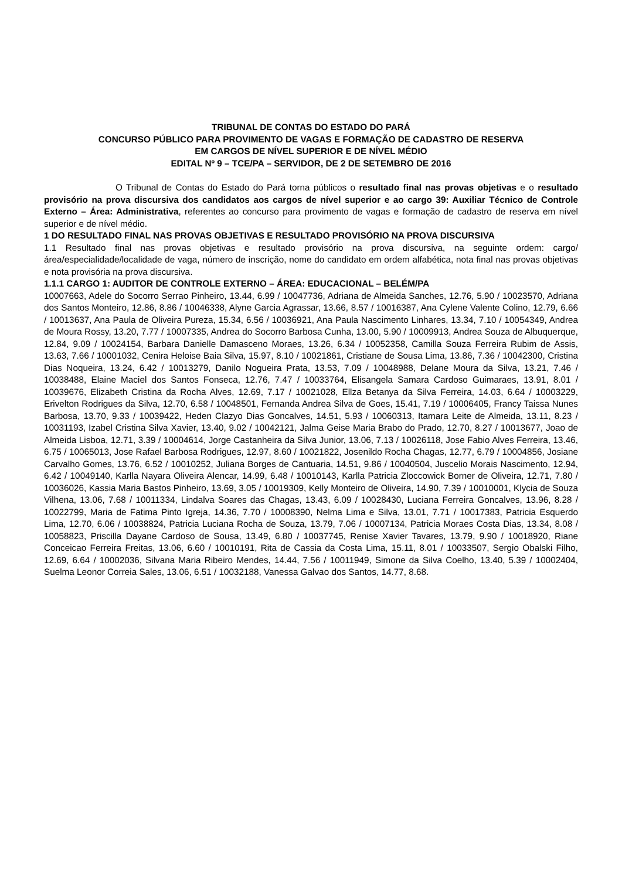TRIBUNAL DE CONTAS DO ESTADO DO PARÁ
CONCURSO PÚBLICO PARA PROVIMENTO DE VAGAS E FORMAÇÃO DE CADASTRO DE RESERVA
EM CARGOS DE NÍVEL SUPERIOR E DE NÍVEL MÉDIO
EDITAL Nº 9 – TCE/PA – SERVIDOR, DE 2 DE SETEMBRO DE 2016
O Tribunal de Contas do Estado do Pará torna públicos o resultado final nas provas objetivas e o resultado provisório na prova discursiva dos candidatos aos cargos de nível superior e ao cargo 39: Auxiliar Técnico de Controle Externo – Área: Administrativa, referentes ao concurso para provimento de vagas e formação de cadastro de reserva em nível superior e de nível médio.
1 DO RESULTADO FINAL NAS PROVAS OBJETIVAS E RESULTADO PROVISÓRIO NA PROVA DISCURSIVA
1.1 Resultado final nas provas objetivas e resultado provisório na prova discursiva, na seguinte ordem: cargo/área/especialidade/localidade de vaga, número de inscrição, nome do candidato em ordem alfabética, nota final nas provas objetivas e nota provisória na prova discursiva.
1.1.1 CARGO 1: AUDITOR DE CONTROLE EXTERNO – ÁREA: EDUCACIONAL – BELÉM/PA
10007663, Adele do Socorro Serrao Pinheiro, 13.44, 6.99 / 10047736, Adriana de Almeida Sanches, 12.76, 5.90 / 10023570, Adriana dos Santos Monteiro, 12.86, 8.86 / 10046338, Alyne Garcia Agrassar, 13.66, 8.57 / 10016387, Ana Cylene Valente Colino, 12.79, 6.66 / 10013637, Ana Paula de Oliveira Pureza, 15.34, 6.56 / 10036921, Ana Paula Nascimento Linhares, 13.34, 7.10 / 10054349, Andrea de Moura Rossy, 13.20, 7.77 / 10007335, Andrea do Socorro Barbosa Cunha, 13.00, 5.90 / 10009913, Andrea Souza de Albuquerque, 12.84, 9.09 / 10024154, Barbara Danielle Damasceno Moraes, 13.26, 6.34 / 10052358, Camilla Souza Ferreira Rubim de Assis, 13.63, 7.66 / 10001032, Cenira Heloise Baia Silva, 15.97, 8.10 / 10021861, Cristiane de Sousa Lima, 13.86, 7.36 / 10042300, Cristina Dias Noqueira, 13.24, 6.42 / 10013279, Danilo Nogueira Prata, 13.53, 7.09 / 10048988, Delane Moura da Silva, 13.21, 7.46 / 10038488, Elaine Maciel dos Santos Fonseca, 12.76, 7.47 / 10033764, Elisangela Samara Cardoso Guimaraes, 13.91, 8.01 / 10039676, Elizabeth Cristina da Rocha Alves, 12.69, 7.17 / 10021028, Ellza Betanya da Silva Ferreira, 14.03, 6.64 / 10003229, Erivelton Rodrigues da Silva, 12.70, 6.58 / 10048501, Fernanda Andrea Silva de Goes, 15.41, 7.19 / 10006405, Francy Taissa Nunes Barbosa, 13.70, 9.33 / 10039422, Heden Clazyo Dias Goncalves, 14.51, 5.93 / 10060313, Itamara Leite de Almeida, 13.11, 8.23 / 10031193, Izabel Cristina Silva Xavier, 13.40, 9.02 / 10042121, Jalma Geise Maria Brabo do Prado, 12.70, 8.27 / 10013677, Joao de Almeida Lisboa, 12.71, 3.39 / 10004614, Jorge Castanheira da Silva Junior, 13.06, 7.13 / 10026118, Jose Fabio Alves Ferreira, 13.46, 6.75 / 10065013, Jose Rafael Barbosa Rodrigues, 12.97, 8.60 / 10021822, Josenildo Rocha Chagas, 12.77, 6.79 / 10004856, Josiane Carvalho Gomes, 13.76, 6.52 / 10010252, Juliana Borges de Cantuaria, 14.51, 9.86 / 10040504, Juscelio Morais Nascimento, 12.94, 6.42 / 10049140, Karlla Nayara Oliveira Alencar, 14.99, 6.48 / 10010143, Karlla Patricia Zloccowick Borner de Oliveira, 12.71, 7.80 / 10036026, Kassia Maria Bastos Pinheiro, 13.69, 3.05 / 10019309, Kelly Monteiro de Oliveira, 14.90, 7.39 / 10010001, Klycia de Souza Vilhena, 13.06, 7.68 / 10011334, Lindalva Soares das Chagas, 13.43, 6.09 / 10028430, Luciana Ferreira Goncalves, 13.96, 8.28 / 10022799, Maria de Fatima Pinto Igreja, 14.36, 7.70 / 10008390, Nelma Lima e Silva, 13.01, 7.71 / 10017383, Patricia Esquerdo Lima, 12.70, 6.06 / 10038824, Patricia Luciana Rocha de Souza, 13.79, 7.06 / 10007134, Patricia Moraes Costa Dias, 13.34, 8.08 / 10058823, Priscilla Dayane Cardoso de Sousa, 13.49, 6.80 / 10037745, Renise Xavier Tavares, 13.79, 9.90 / 10018920, Riane Conceicao Ferreira Freitas, 13.06, 6.60 / 10010191, Rita de Cassia da Costa Lima, 15.11, 8.01 / 10033507, Sergio Obalski Filho, 12.69, 6.64 / 10002036, Silvana Maria Ribeiro Mendes, 14.44, 7.56 / 10011949, Simone da Silva Coelho, 13.40, 5.39 / 10002404, Suelma Leonor Correia Sales, 13.06, 6.51 / 10032188, Vanessa Galvao dos Santos, 14.77, 8.68.